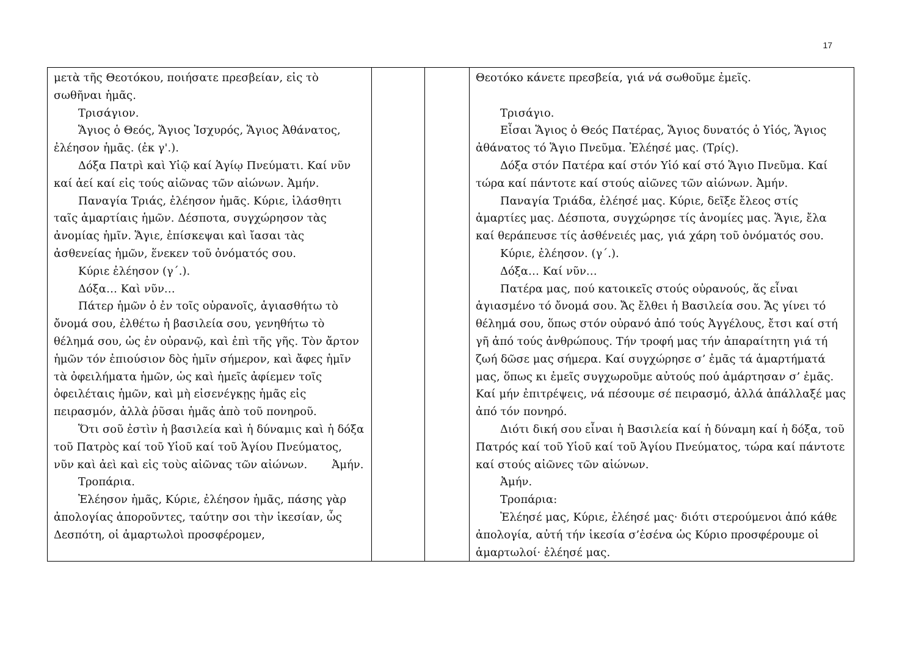17
| μετὰ τῆς Θεοτόκου, ποιήσατε πρεσβείαν, εἰς τὸ σωθῆναι ἡμᾶς. Τρισάγιον. Ἅγιος ὁ Θεός, Ἅγιος Ἰσχυρός, Ἅγιος Ἀθάνατος, ἐλέησον ἡμᾶς. (ἐκ γ'.). Δόξα Πατρὶ καὶ Υἱῷ καί Ἁγίῳ Πνεύματι. Καί νῦν καί ἀεί καί εἰς τούς αἰῶνας τῶν αἰώνων. Ἀμήν. Παναγία Τριάς, ἐλέησον ἡμᾶς. Κύριε, ἱλάσθητι ταῖς ἁμαρτίαις ἡμῶν. Δέσποτα, συγχώρησον τὰς ἀνομίας ἡμῖν. Ἅγιε, ἐπίσκεψαι καὶ ἴασαι τὰς ἀσθενείας ἡμῶν, ἕνεκεν τοῦ ὀνόματός σου. Κύριε ἐλέησον (γ΄.). Δόξα… Καὶ νῦν… Πάτερ ἡμῶν ὁ ἐν τοῖς οὐρανοῖς, ἁγιασθήτω τὸ ὄνομά σου, ἐλθέτω ἡ βασιλεία σου, γενηθήτω τὸ θέλημά σου, ὡς ἐν οὐρανῷ, καὶ ἐπὶ τῆς γῆς. Τὸν ἄρτον ἡμῶν τόν ἐπιούσιον δὸς ἡμῖν σήμερον, καὶ ἄφες ἡμῖν τὰ ὀφειλήματα ἡμῶν, ὡς καὶ ἡμεῖς ἀφίεμεν τοῖς ὀφειλέταις ἡμῶν, καὶ μὴ εἰσενέγκῃς ἡμᾶς εἰς πειρασμόν, ἀλλὰ ῥῦσαι ἡμᾶς ἀπὸ τοῦ πονηροῦ. Ὅτι σοῦ ἐστὶν ἡ βασιλεία καὶ ἡ δύναμις καὶ ἡ δόξα τοῦ Πατρὸς καί τοῦ Υἱοῦ καί τοῦ Ἁγίου Πνεύματος, νῦν καὶ ἀεὶ καὶ εἰς τοὺς αἰῶνας τῶν αἰώνων. Ἀμήν. Τροπάρια. Ἐλέησον ἡμᾶς, Κύριε, ἐλέησον ἡμᾶς, πάσης γὰρ ἀπολογίας ἀποροῦντες, ταύτην σοι τὴν ἱκεσίαν, ὦς Δεσπότη, οἱ ἁμαρτωλοὶ προσφέρομεν, | | | Θεοτόκο κάνετε πρεσβεία, γιά νά σωθοῦμε ἐμεῖς. Τρισάγιο. Εἶσαι Ἅγιος ὁ Θεός Πατέρας, Ἅγιος δυνατός ὁ Υἱός, Ἅγιος ἀθάνατος τό Ἅγιο Πνεῦμα. Ἐλέησέ μας. (Τρίς). Δόξα στόν Πατέρα καί στόν Υἱό καί στό Ἅγιο Πνεῦμα. Καί τώρα καί πάντοτε καί στούς αἰῶνες τῶν αἰώνων. Ἀμήν. Παναγία Τριάδα, ἐλέησέ μας. Κύριε, δεῖξε ἔλεος στίς ἁμαρτίες μας. Δέσποτα, συγχώρησε τίς ἀνομίες μας. Ἅγιε, ἔλα καί θεράπευσε τίς ἀσθένειές μας, γιά χάρη τοῦ ὀνόματός σου. Κύριε, ἐλέησον. (γ΄.). Δόξα… Καί νῦν… Πατέρα μας, πού κατοικεῖς στούς οὐρανούς, ἅς εἶναι ἁγιασμένο τό ὄνομά σου. Ἄς ἔλθει ἡ Βασιλεία σου. Ἄς γίνει τό θέλημά σου, ὅπως στόν οὐρανό ἀπό τούς Ἀγγέλους, ἔτσι καί στή γῆ ἀπό τούς ἀνθρώπους. Τήν τροφή μας τήν ἀπαραίτητη γιά τή ζωή δῶσε μας σήμερα. Καί συγχώρησε σ’ ἐμᾶς τά ἁμαρτήματά μας, ὅπως κι ἐμεῖς συγχωροῦμε αὐτούς πού ἁμάρτησαν σ’ ἐμᾶς. Καί μήν ἐπιτρέψεις, νά πέσουμε σέ πειρασμό, ἀλλά ἀπάλλαξέ μας ἀπό τόν πονηρό. Διότι δική σου εἶναι ἡ Βασιλεία καί ἡ δύναμη καί ἡ δόξα, τοῦ Πατρός καί τοῦ Υἱοῦ καί τοῦ Ἁγίου Πνεύματος, τώρα καί πάντοτε καί στούς αἰῶνες τῶν αἰώνων. Ἀμήν. Τροπάρια: Ἐλέησέ μας, Κύριε, ἐλέησέ μας· διότι στερούμενοι ἀπό κάθε ἀπολογία, αὐτή τήν ἱκεσία σ’ἐσένα ὡς Κύριο προσφέρουμε οἱ ἁμαρτωλοί· ἐλέησέ μας. |